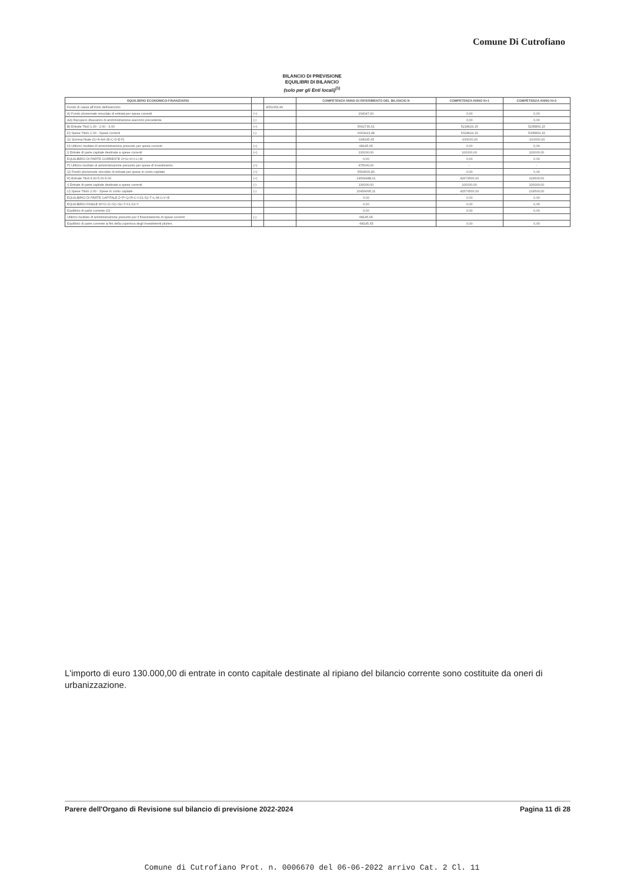Comune Di Cutrofiano
BILANCIO DI PREVISIONE
EQUILIBRI DI BILANCIO
(solo per gli Enti locali)<sup>(1)</sup>
| EQUILIBRIO ECONOMICO-FINANZIARIO | | | COMPETENZA ANNO DI RIFERIMENTO DEL BILANCIO N | COMPETENZA ANNO N+1 | COMPETENZA ANNO N+2 |
| --- | --- | --- | --- | --- | --- |
| Fondo di cassa all'inizio dell'esercizio | | 4051054,49 | | | |
| A) Fondo pluriennale vincolato di entrata per spese correnti | (+) | | 204047,00 | 0,00 | 0,00 |
| AA) Recupero disavanzo di amministrazione esercizio precedente | (-) | | | 0,00 | 0,00 |
| B) Entrate Titoli 1.00 - 2.00 - 3.00 | (+) | | 5662730,61 | 5218624,15 | 5235869,15 |
| D) Spese Titolo 1.00 - Spese correnti | (-) | | 6063923,48 | 5318624,15 | 5335869,15 |
| G) Somma finale (G=A-AA+B+C-D-E-F) | | | -198145,65 | -100000,00 | -100000,00 |
| H) Utilizzo risultato di amministrazione presunto per spese correnti | (+) | | 68145,65 | 0,00 | 0,00 |
| I) Entrate di parte capitale destinate a spese correnti | (+) | | 130000,00 | 100000,00 | 100000,00 |
| EQUILIBRIO DI PARTE CORRENTE O=G+H+I-L+M | | | 0,00 | 0,00 | 0,00 |
| P) Utilizzo risultato di amministrazione presunto per spese di investimento | (+) | | 475000,00 | - | - |
| Q) Fondo pluriennale vincolato di entrata per spese in conto capitale | (+) | | 5564606,80 | 0,00 | 0,00 |
| R) Entrate Titoli 4.00-5.00-6.00 | (+) | | 14549488,31 | 42679500,00 | 319500,00 |
| I) Entrate di parte capitale destinate a spese correnti | (-) | | 130000,00 | 100000,00 | 100000,00 |
| U) Spese Titolo 2.00 - Spese in conto capitale | (-) | | 20459095,11 | 42579500,00 | 219500,00 |
| EQUILIBRIO DI PARTE CAPITALE Z=P+Q+R-C-I-S1-S2-T+L-M-U-V+E | | | 0,00 | 0,00 | 0,00 |
| EQUILIBRIO FINALE W=O+Z+S1+S2+T-X1-X2-Y | | | 0,00 | 0,00 | 0,00 |
| Equilibrio di parte corrente (O) | | | 0,00 | 0,00 | 0,00 |
| Utilizzo risultato di amministrazione presunto per il finanziamento di spese correnti | (-) | | 68145,65 | | |
| Equilibrio di parte corrente ai fini della copertura degli investimenti plurien. | | | -68145,65 | 0,00 | 0,00 |
L'importo di euro 130.000,00 di entrate in conto capitale destinate al ripiano del bilancio corrente sono costituite da oneri di urbanizzazione.
Parere dell'Organo di Revisione sul bilancio di previsione 2022-2024 Pagina 11 di 28
Comune di Cutrofiano Prot. n. 0006670 del 06-06-2022 arrivo Cat. 2 Cl. 11